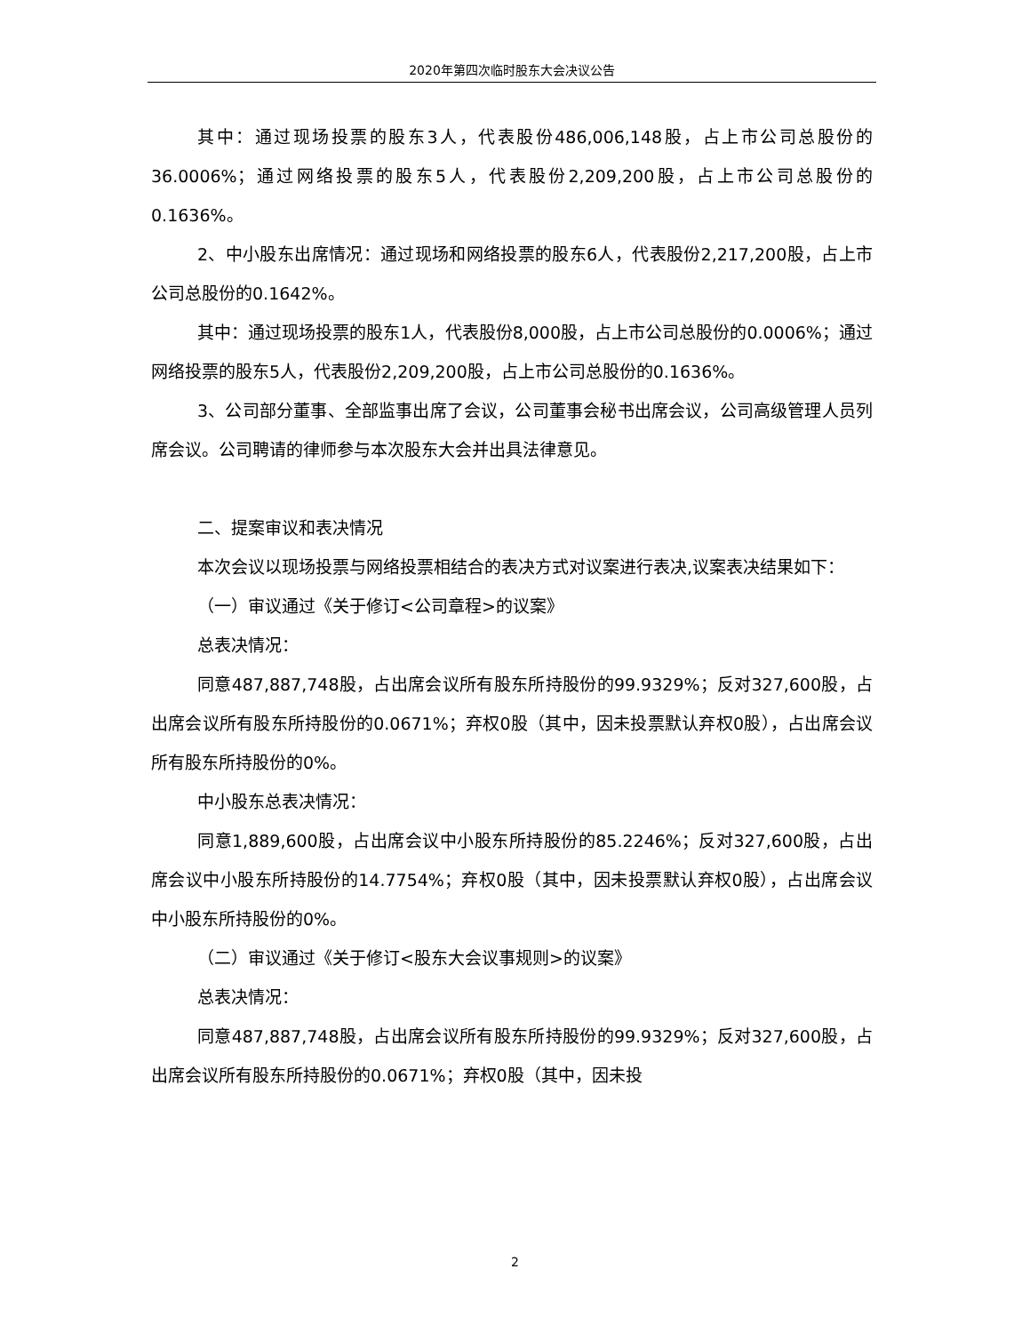2020年第四次临时股东大会决议公告
其中：通过现场投票的股东3人，代表股份486,006,148股，占上市公司总股份的36.0006%；通过网络投票的股东5人，代表股份2,209,200股，占上市公司总股份的0.1636%。
2、中小股东出席情况：通过现场和网络投票的股东6人，代表股份2,217,200股，占上市公司总股份的0.1642%。
其中：通过现场投票的股东1人，代表股份8,000股，占上市公司总股份的0.0006%；通过网络投票的股东5人，代表股份2,209,200股，占上市公司总股份的0.1636%。
3、公司部分董事、全部监事出席了会议，公司董事会秘书出席会议，公司高级管理人员列席会议。公司聘请的律师参与本次股东大会并出具法律意见。
二、提案审议和表决情况
本次会议以现场投票与网络投票相结合的表决方式对议案进行表决,议案表决结果如下：
（一）审议通过《关于修订<公司章程>的议案》
总表决情况：
同意487,887,748股，占出席会议所有股东所持股份的99.9329%；反对327,600股，占出席会议所有股东所持股份的0.0671%；弃权0股（其中，因未投票默认弃权0股），占出席会议所有股东所持股份的0%。
中小股东总表决情况：
同意1,889,600股，占出席会议中小股东所持股份的85.2246%；反对327,600股，占出席会议中小股东所持股份的14.7754%；弃权0股（其中，因未投票默认弃权0股），占出席会议中小股东所持股份的0%。
（二）审议通过《关于修订<股东大会议事规则>的议案》
总表决情况：
同意487,887,748股，占出席会议所有股东所持股份的99.9329%；反对327,600股，占出席会议所有股东所持股份的0.0671%；弃权0股（其中，因未投
2